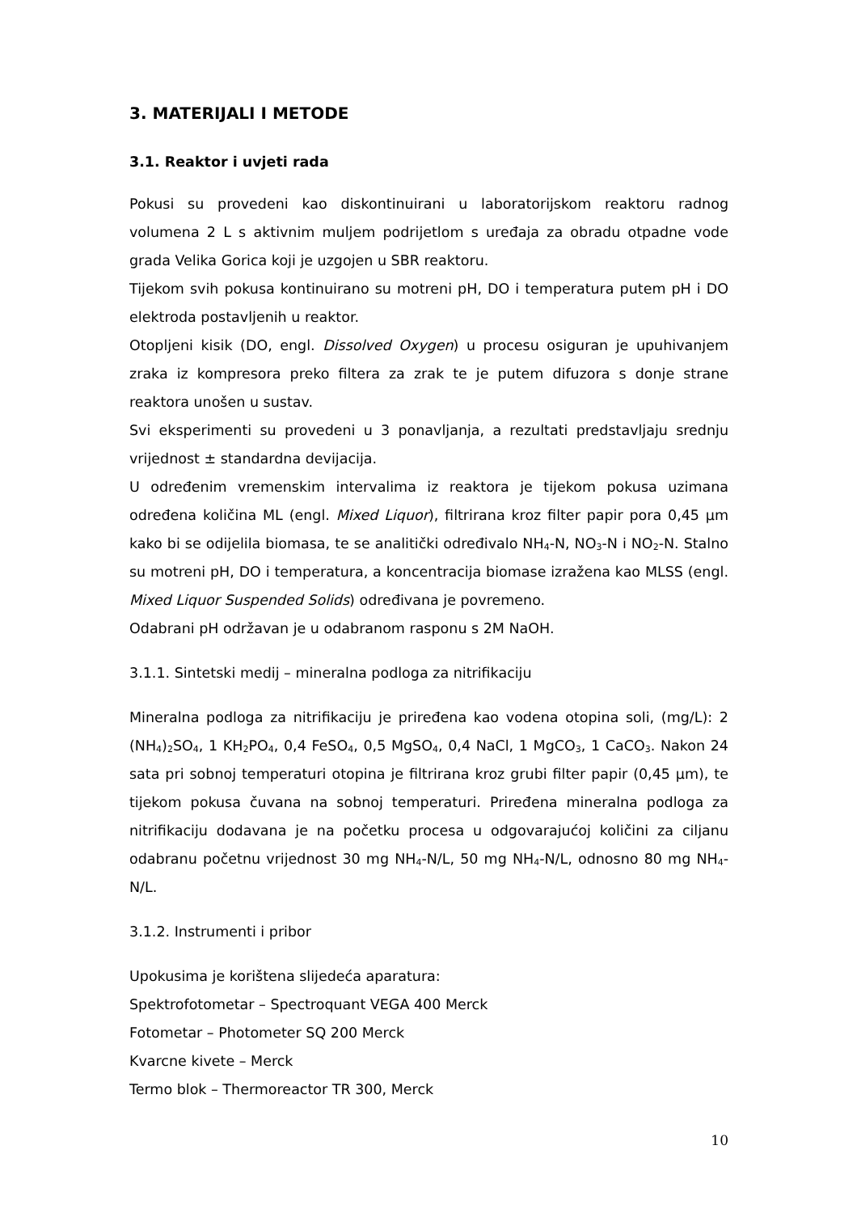3. MATERIJALI I METODE
3.1. Reaktor i uvjeti rada
Pokusi su provedeni kao diskontinuirani u laboratorijskom reaktoru radnog volumena 2 L s aktivnim muljem podrijetlom s uređaja za obradu otpadne vode grada Velika Gorica koji je uzgojen u SBR reaktoru.
Tijekom svih pokusa kontinuirano su motreni pH, DO i temperatura putem pH i DO elektroda postavljenih u reaktor.
Otopljeni kisik (DO, engl. Dissolved Oxygen) u procesu osiguran je upuhivanjem zraka iz kompresora preko filtera za zrak te je putem difuzora s donje strane reaktora unošen u sustav.
Svi eksperimenti su provedeni u 3 ponavljanja, a rezultati predstavljaju srednju vrijednost ± standardna devijacija.
U određenim vremenskim intervalima iz reaktora je tijekom pokusa uzimana određena količina ML (engl. Mixed Liquor), filtrirana kroz filter papir pora 0,45 µm kako bi se odijelila biomasa, te se analitički određivalo NH<sub>4</sub>-N, NO<sub>3</sub>-N i NO<sub>2</sub>-N. Stalno su motreni pH, DO i temperatura, a koncentracija biomase izražena kao MLSS (engl. Mixed Liquor Suspended Solids) određivana je povremeno.
Odabrani pH održavan je u odabranom rasponu s 2M NaOH.
3.1.1. Sintetski medij – mineralna podloga za nitrifikaciju
Mineralna podloga za nitrifikaciju je priređena kao vodena otopina soli, (mg/L): 2 (NH<sub>4</sub>)<sub>2</sub>SO<sub>4</sub>, 1 KH<sub>2</sub>PO<sub>4</sub>, 0,4 FeSO<sub>4</sub>, 0,5 MgSO<sub>4</sub>, 0,4 NaCl, 1 MgCO<sub>3</sub>, 1 CaCO<sub>3</sub>. Nakon 24 sata pri sobnoj temperaturi otopina je filtrirana kroz grubi filter papir (0,45 µm), te tijekom pokusa čuvana na sobnoj temperaturi. Priređena mineralna podloga za nitrifikaciju dodavana je na početku procesa u odgovarajućoj količini za ciljanu odabranu početnu vrijednost 30 mg NH<sub>4</sub>-N/L, 50 mg NH<sub>4</sub>-N/L, odnosno 80 mg NH<sub>4</sub>-N/L.
3.1.2. Instrumenti i pribor
Upokusima je korištena slijedeća aparatura:
Spektrofotometar – Spectroquant VEGA 400 Merck
Fotometar – Photometer SQ 200 Merck
Kvarcne kivete – Merck
Termo blok – Thermoreactor TR 300, Merck
10